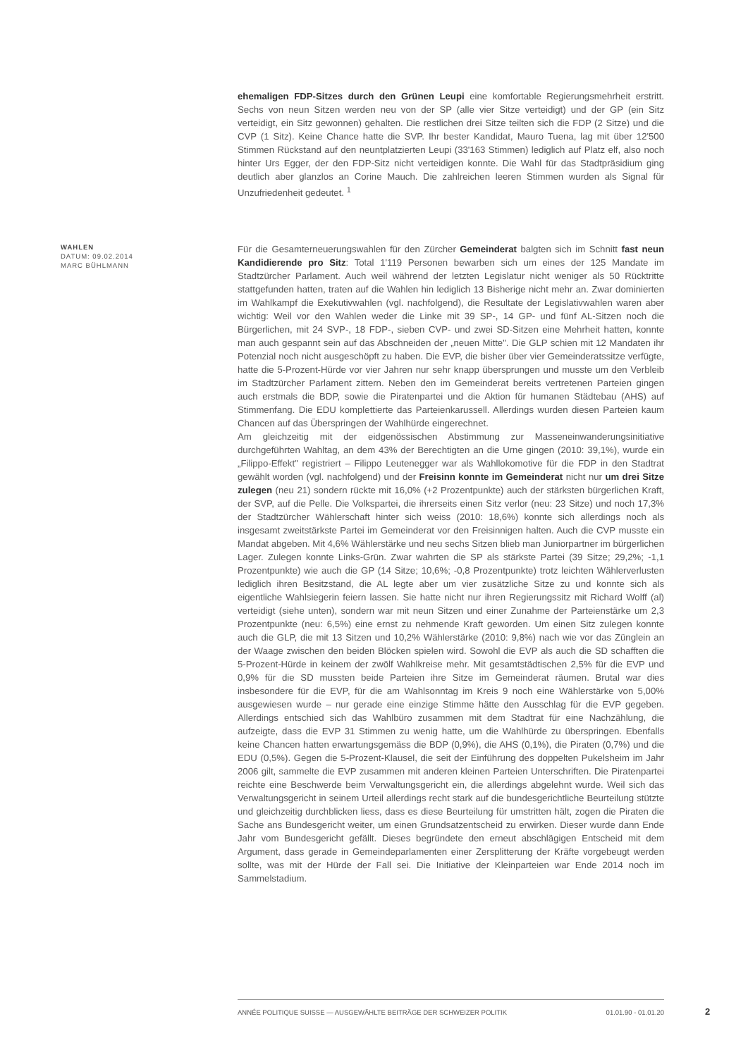ehemaligen FDP-Sitzes durch den Grünen Leupi eine komfortable Regierungsmehrheit erstritt. Sechs von neun Sitzen werden neu von der SP (alle vier Sitze verteidigt) und der GP (ein Sitz verteidigt, ein Sitz gewonnen) gehalten. Die restlichen drei Sitze teilten sich die FDP (2 Sitze) und die CVP (1 Sitz). Keine Chance hatte die SVP. Ihr bester Kandidat, Mauro Tuena, lag mit über 12'500 Stimmen Rückstand auf den neuntplatzierten Leupi (33'163 Stimmen) lediglich auf Platz elf, also noch hinter Urs Egger, der den FDP-Sitz nicht verteidigen konnte. Die Wahl für das Stadtpräsidium ging deutlich aber glanzlos an Corine Mauch. Die zahlreichen leeren Stimmen wurden als Signal für Unzufriedenheit gedeutet. <sup>1</sup>
WAHLEN
DATUM: 09.02.2014
MARC BÜHLMANN
Für die Gesamterneuerungswahlen für den Zürcher Gemeinderat balgten sich im Schnitt fast neun Kandidierende pro Sitz: Total 1'119 Personen bewarben sich um eines der 125 Mandate im Stadtzürcher Parlament. Auch weil während der letzten Legislatur nicht weniger als 50 Rücktritte stattgefunden hatten, traten auf die Wahlen hin lediglich 13 Bisherige nicht mehr an. Zwar dominierten im Wahlkampf die Exekutivwahlen (vgl. nachfolgend), die Resultate der Legislativwahlen waren aber wichtig: Weil vor den Wahlen weder die Linke mit 39 SP-, 14 GP- und fünf AL-Sitzen noch die Bürgerlichen, mit 24 SVP-, 18 FDP-, sieben CVP- und zwei SD-Sitzen eine Mehrheit hatten, konnte man auch gespannt sein auf das Abschneiden der „neuen Mitte". Die GLP schien mit 12 Mandaten ihr Potenzial noch nicht ausgeschöpft zu haben. Die EVP, die bisher über vier Gemeinderatssitze verfügte, hatte die 5-Prozent-Hürde vor vier Jahren nur sehr knapp übersprungen und musste um den Verbleib im Stadtzürcher Parlament zittern. Neben den im Gemeinderat bereits vertretenen Parteien gingen auch erstmals die BDP, sowie die Piratenpartei und die Aktion für humanen Städtebau (AHS) auf Stimmenfang. Die EDU komplettierte das Parteienkarussell. Allerdings wurden diesen Parteien kaum Chancen auf das Überspringen der Wahlhürde eingerechnet.
Am gleichzeitig mit der eidgenössischen Abstimmung zur Masseneinwanderungsinitiative durchgeführten Wahltag, an dem 43% der Berechtigten an die Urne gingen (2010: 39,1%), wurde ein „Filippo-Effekt" registriert – Filippo Leutenegger war als Wahllokomotive für die FDP in den Stadtrat gewählt worden (vgl. nachfolgend) und der Freisinn konnte im Gemeinderat nicht nur um drei Sitze zulegen (neu 21) sondern rückte mit 16,0% (+2 Prozentpunkte) auch der stärksten bürgerlichen Kraft, der SVP, auf die Pelle. Die Volkspartei, die ihrerseits einen Sitz verlor (neu: 23 Sitze) und noch 17,3% der Stadtzürcher Wählerschaft hinter sich weiss (2010: 18,6%) konnte sich allerdings noch als insgesamt zweitstärkste Partei im Gemeinderat vor den Freisinnigen halten. Auch die CVP musste ein Mandat abgeben. Mit 4,6% Wählerstärke und neu sechs Sitzen blieb man Juniorpartner im bürgerlichen Lager. Zulegen konnte Links-Grün. Zwar wahrten die SP als stärkste Partei (39 Sitze; 29,2%; -1,1 Prozentpunkte) wie auch die GP (14 Sitze; 10,6%; -0,8 Prozentpunkte) trotz leichten Wählerverlusten lediglich ihren Besitzstand, die AL legte aber um vier zusätzliche Sitze zu und konnte sich als eigentliche Wahlsiegerin feiern lassen. Sie hatte nicht nur ihren Regierungssitz mit Richard Wolff (al) verteidigt (siehe unten), sondern war mit neun Sitzen und einer Zunahme der Parteienstärke um 2,3 Prozentpunkte (neu: 6,5%) eine ernst zu nehmende Kraft geworden. Um einen Sitz zulegen konnte auch die GLP, die mit 13 Sitzen und 10,2% Wählerstärke (2010: 9,8%) nach wie vor das Zünglein an der Waage zwischen den beiden Blöcken spielen wird. Sowohl die EVP als auch die SD schafften die 5-Prozent-Hürde in keinem der zwölf Wahlkreise mehr. Mit gesamtstädtischen 2,5% für die EVP und 0,9% für die SD mussten beide Parteien ihre Sitze im Gemeinderat räumen. Brutal war dies insbesondere für die EVP, für die am Wahlsonntag im Kreis 9 noch eine Wählerstärke von 5,00% ausgewiesen wurde – nur gerade eine einzige Stimme hätte den Ausschlag für die EVP gegeben. Allerdings entschied sich das Wahlbüro zusammen mit dem Stadtrat für eine Nachzählung, die aufzeigte, dass die EVP 31 Stimmen zu wenig hatte, um die Wahlhürde zu überspringen. Ebenfalls keine Chancen hatten erwartungsgemäss die BDP (0,9%), die AHS (0,1%), die Piraten (0,7%) und die EDU (0,5%). Gegen die 5-Prozent-Klausel, die seit der Einführung des doppelten Pukelsheim im Jahr 2006 gilt, sammelte die EVP zusammen mit anderen kleinen Parteien Unterschriften. Die Piratenpartei reichte eine Beschwerde beim Verwaltungsgericht ein, die allerdings abgelehnt wurde. Weil sich das Verwaltungsgericht in seinem Urteil allerdings recht stark auf die bundesgerichtliche Beurteilung stützte und gleichzeitig durchblicken liess, dass es diese Beurteilung für umstritten hält, zogen die Piraten die Sache ans Bundesgericht weiter, um einen Grundsatzentscheid zu erwirken. Dieser wurde dann Ende Jahr vom Bundesgericht gefällt. Dieses begründete den erneut abschlägigen Entscheid mit dem Argument, dass gerade in Gemeindeparlamenten einer Zersplitterung der Kräfte vorgebeugt werden sollte, was mit der Hürde der Fall sei. Die Initiative der Kleinparteien war Ende 2014 noch im Sammelstadium.
ANNÉE POLITIQUE SUISSE — AUSGEWÄHLTE BEITRÄGE DER SCHWEIZER POLITIK 01.01.90 - 01.01.20
2